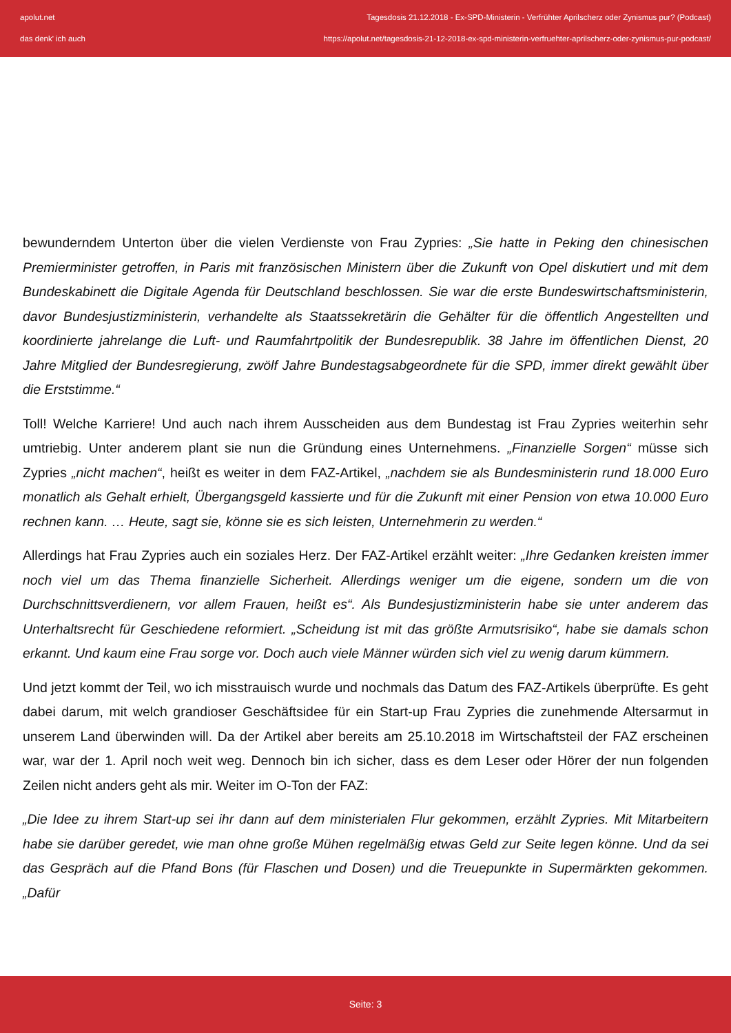apolut.net
das denk' ich auch
Tagesdosis 21.12.2018 - Ex-SPD-Ministerin - Verfrühter Aprilscherz oder Zynismus pur? (Podcast)
https://apolut.net/tagesdosis-21-12-2018-ex-spd-ministerin-verfruehter-aprilscherz-oder-zynismus-pur-podcast/
bewunderndem Unterton über die vielen Verdienste von Frau Zypries: „Sie hatte in Peking den chinesischen Premierminister getroffen, in Paris mit französischen Ministern über die Zukunft von Opel diskutiert und mit dem Bundeskabinett die Digitale Agenda für Deutschland beschlossen. Sie war die erste Bundeswirtschaftsministerin, davor Bundesjustizministerin, verhandelte als Staatssekretärin die Gehälter für die öffentlich Angestellten und koordinierte jahrelange die Luft- und Raumfahrtpolitik der Bundesrepublik. 38 Jahre im öffentlichen Dienst, 20 Jahre Mitglied der Bundesregierung, zwölf Jahre Bundestagsabgeordnete für die SPD, immer direkt gewählt über die Erststimme.“
Toll! Welche Karriere! Und auch nach ihrem Ausscheiden aus dem Bundestag ist Frau Zypries weiterhin sehr umtriebig. Unter anderem plant sie nun die Gründung eines Unternehmens. „Finanzielle Sorgen“ müsse sich Zypries „nicht machen“, heißt es weiter in dem FAZ-Artikel, „nachdem sie als Bundesministerin rund 18.000 Euro monatlich als Gehalt erhielt, Übergangsgeld kassierte und für die Zukunft mit einer Pension von etwa 10.000 Euro rechnen kann. … Heute, sagt sie, könne sie es sich leisten, Unternehmerin zu werden.“
Allerdings hat Frau Zypries auch ein soziales Herz. Der FAZ-Artikel erzählt weiter: „Ihre Gedanken kreisten immer noch viel um das Thema finanzielle Sicherheit. Allerdings weniger um die eigene, sondern um die von Durchschnittsverdienern, vor allem Frauen, heißt es“. Als Bundesjustizministerin habe sie unter anderem das Unterhaltsrecht für Geschiedene reformiert. „Scheidung ist mit das größte Armutsrisiko“, habe sie damals schon erkannt. Und kaum eine Frau sorge vor. Doch auch viele Männer würden sich viel zu wenig darum kümmern.
Und jetzt kommt der Teil, wo ich misstrauisch wurde und nochmals das Datum des FAZ-Artikels überprüfte. Es geht dabei darum, mit welch grandioser Geschäftsidee für ein Start-up Frau Zypries die zunehmende Altersarmut in unserem Land überwinden will. Da der Artikel aber bereits am 25.10.2018 im Wirtschaftsteil der FAZ erscheinen war, war der 1. April noch weit weg. Dennoch bin ich sicher, dass es dem Leser oder Hörer der nun folgenden Zeilen nicht anders geht als mir. Weiter im O-Ton der FAZ:
„Die Idee zu ihrem Start-up sei ihr dann auf dem ministerialen Flur gekommen, erzählt Zypries. Mit Mitarbeitern habe sie darüber geredet, wie man ohne große Mühen regelmäßig etwas Geld zur Seite legen könne. Und da sei das Gespräch auf die Pfand Bons (für Flaschen und Dosen) und die Treuepunkte in Supermärkten gekommen. „Dafür
Seite: 3